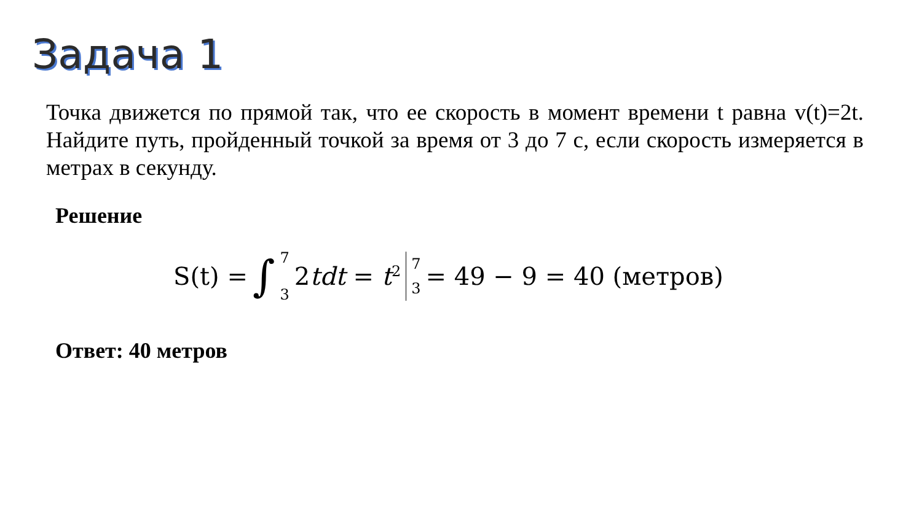Задача 1
Точка движется по прямой так, что ее скорость в момент времени t равна v(t)=2t. Найдите путь, пройденный точкой за время от 3 до 7 с, если скорость измеряется в метрах в секунду.
Решение
S(t) = ∫ 7
3 2tdt = t<sup>2</sup> 7
3 = 49 − 9 = 40 (метров)
Ответ: 40 метров